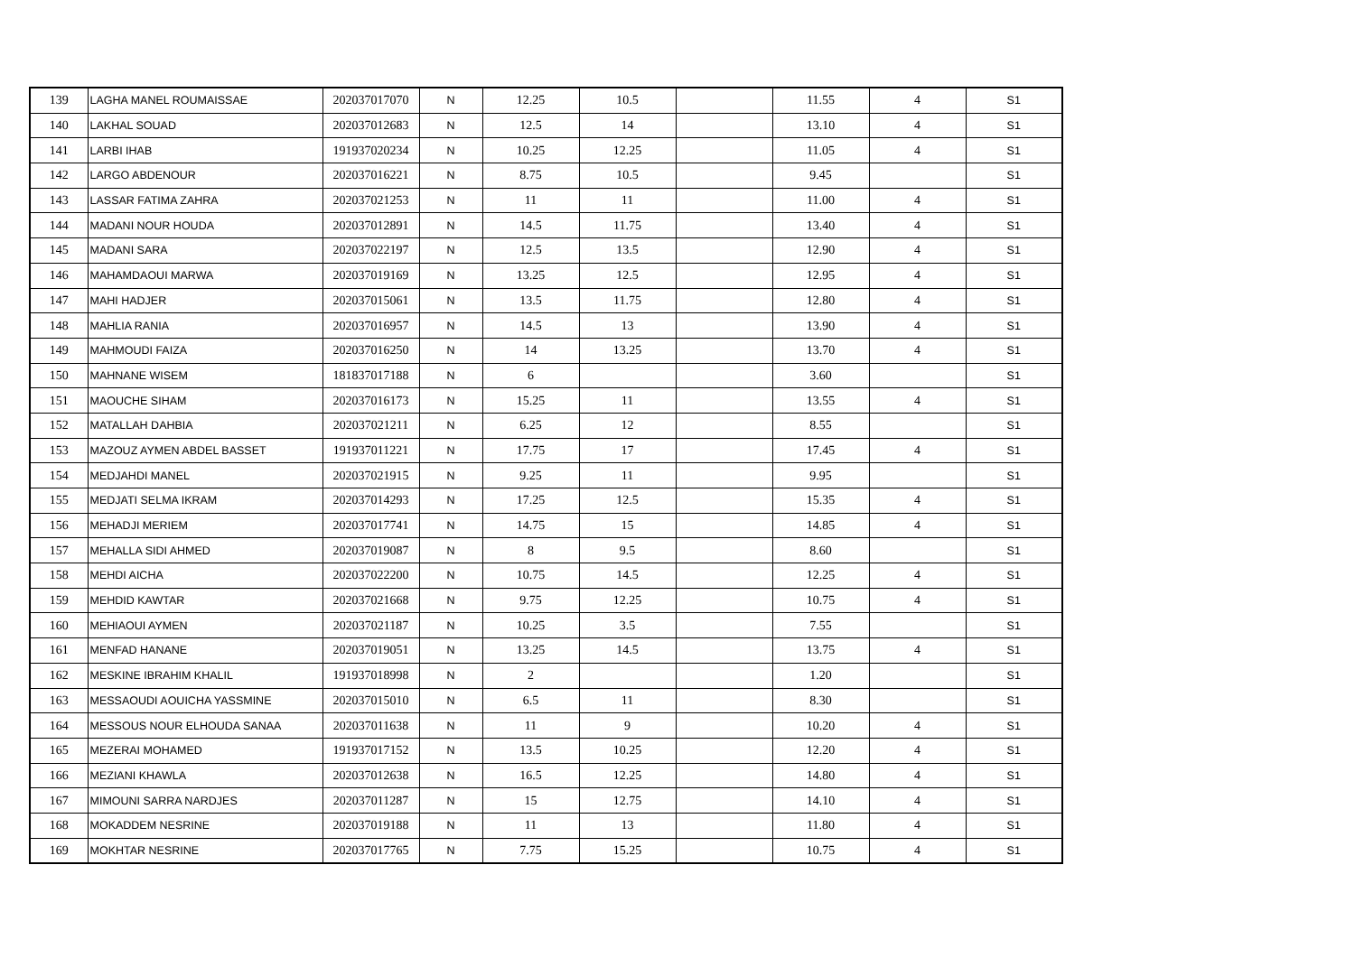| 139 | LAGHA MANEL ROUMAISSAE | 202037017070 | N | 12.25 | 10.5 | | 11.55 | 4 | S1 |
| 140 | LAKHAL SOUAD | 202037012683 | N | 12.5 | 14 | | 13.10 | 4 | S1 |
| 141 | LARBI IHAB | 191937020234 | N | 10.25 | 12.25 | | 11.05 | 4 | S1 |
| 142 | LARGO ABDENOUR | 202037016221 | N | 8.75 | 10.5 | | 9.45 | | S1 |
| 143 | LASSAR FATIMA ZAHRA | 202037021253 | N | 11 | 11 | | 11.00 | 4 | S1 |
| 144 | MADANI NOUR HOUDA | 202037012891 | N | 14.5 | 11.75 | | 13.40 | 4 | S1 |
| 145 | MADANI SARA | 202037022197 | N | 12.5 | 13.5 | | 12.90 | 4 | S1 |
| 146 | MAHAMDAOUI MARWA | 202037019169 | N | 13.25 | 12.5 | | 12.95 | 4 | S1 |
| 147 | MAHI HADJER | 202037015061 | N | 13.5 | 11.75 | | 12.80 | 4 | S1 |
| 148 | MAHLIA RANIA | 202037016957 | N | 14.5 | 13 | | 13.90 | 4 | S1 |
| 149 | MAHMOUDI FAIZA | 202037016250 | N | 14 | 13.25 | | 13.70 | 4 | S1 |
| 150 | MAHNANE WISEM | 181837017188 | N | 6 | | | 3.60 | | S1 |
| 151 | MAOUCHE SIHAM | 202037016173 | N | 15.25 | 11 | | 13.55 | 4 | S1 |
| 152 | MATALLAH DAHBIA | 202037021211 | N | 6.25 | 12 | | 8.55 | | S1 |
| 153 | MAZOUZ AYMEN ABDEL BASSET | 191937011221 | N | 17.75 | 17 | | 17.45 | 4 | S1 |
| 154 | MEDJAHDI MANEL | 202037021915 | N | 9.25 | 11 | | 9.95 | | S1 |
| 155 | MEDJATI SELMA IKRAM | 202037014293 | N | 17.25 | 12.5 | | 15.35 | 4 | S1 |
| 156 | MEHADJI MERIEM | 202037017741 | N | 14.75 | 15 | | 14.85 | 4 | S1 |
| 157 | MEHALLA SIDI AHMED | 202037019087 | N | 8 | 9.5 | | 8.60 | | S1 |
| 158 | MEHDI AICHA | 202037022200 | N | 10.75 | 14.5 | | 12.25 | 4 | S1 |
| 159 | MEHDID KAWTAR | 202037021668 | N | 9.75 | 12.25 | | 10.75 | 4 | S1 |
| 160 | MEHIAOUI AYMEN | 202037021187 | N | 10.25 | 3.5 | | 7.55 | | S1 |
| 161 | MENFAD HANANE | 202037019051 | N | 13.25 | 14.5 | | 13.75 | 4 | S1 |
| 162 | MESKINE IBRAHIM KHALIL | 191937018998 | N | 2 | | | 1.20 | | S1 |
| 163 | MESSAOUDI AOUICHA YASSMINE | 202037015010 | N | 6.5 | 11 | | 8.30 | | S1 |
| 164 | MESSOUS NOUR ELHOUDA SANAA | 202037011638 | N | 11 | 9 | | 10.20 | 4 | S1 |
| 165 | MEZERAI MOHAMED | 191937017152 | N | 13.5 | 10.25 | | 12.20 | 4 | S1 |
| 166 | MEZIANI KHAWLA | 202037012638 | N | 16.5 | 12.25 | | 14.80 | 4 | S1 |
| 167 | MIMOUNI SARRA NARDJES | 202037011287 | N | 15 | 12.75 | | 14.10 | 4 | S1 |
| 168 | MOKADDEM NESRINE | 202037019188 | N | 11 | 13 | | 11.80 | 4 | S1 |
| 169 | MOKHTAR NESRINE | 202037017765 | N | 7.75 | 15.25 | | 10.75 | 4 | S1 |